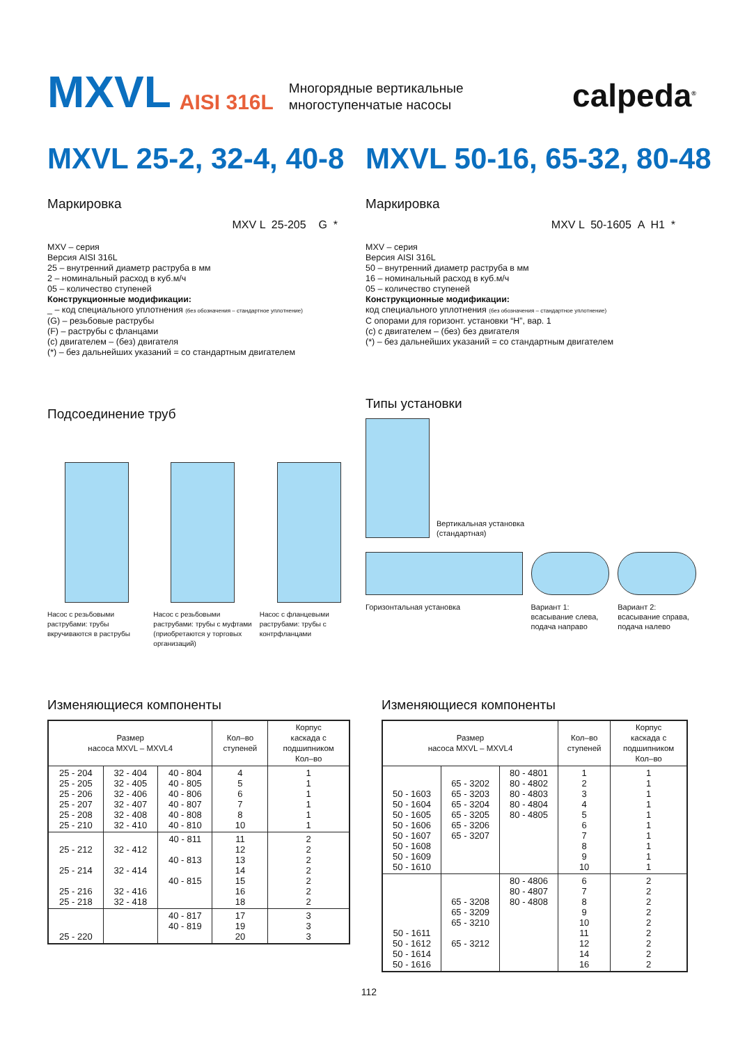MXVL AISI 316L Многорядные вертикальные
многоступенчатые насосы calpeda<sup>®</sup>
MXVL 25-2, 32-4, 40-8
Маркировка
MXV L 25-205 G *
MXV – серия
Версия AISI 316L
25 – внутренний диаметр раструба в мм
2 – номинальный расход в куб.м/ч
05 – количество ступеней
Конструкционные модификации:
_ – код специального уплотнения (без обозначения – стандартное уплотнение)
(G) – резьбовые раструбы
(F) – раструбы с фланцами
(c) двигателем – (без) двигателя
(*) – без дальнейших указаний = со стандартным двигателем
Подсоединение труб
Насос с резьбовыми раструбами: трубы вкручиваются в раструбы
Насос с резьбовыми раструбами: трубы с муфтами (приобретаются у торговых организаций)
Насос с фланцевыми раструбами: трубы с контрфланцами
MXVL 50-16, 65-32, 80-48
Маркировка
MXV L 50-1605 A H1 *
MXV – серия
Версия AISI 316L
50 – внутренний диаметр раструба в мм
16 – номинальный расход в куб.м/ч
05 – количество ступеней
Конструкционные модификации:
код специального уплотнения (без обозначения – стандартное уплотнение)
С опорами для горизонт. установки “H”, вар. 1
(c) с двигателем – (без) без двигателя
(*) – без дальнейших указаний = со стандартным двигателем
Типы установки
Вертикальная установка
(стандартная)
Горизонтальная установка Вариант 1:
всасывание слева,
подача направо
Вариант 2:
всасывание справа,
подача налево
Изменяющиеся компоненты
| Размер насоса MXVL – MXVL4 | | | Кол–во ступеней | Корпус каскада с подшипником Кол–во |
| --- | --- | --- | --- | --- |
| 25 - 204 25 - 205 25 - 206 25 - 207 25 - 208 25 - 210 | 32 - 404 32 - 405 32 - 406 32 - 407 32 - 408 32 - 410 | 40 - 804 40 - 805 40 - 806 40 - 807 40 - 808 40 - 810 | 4 5 6 7 8 10 | 1 1 1 1 1 1 |
| 25 - 212 25 - 214 25 - 216 25 - 218 | 32 - 412 32 - 414 32 - 416 32 - 418 | 40 - 811 40 - 813 40 - 815 | 11 12 13 14 15 16 18 | 2 2 2 2 2 2 2 |
| 25 - 220 | | 40 - 817 40 - 819 | 17 19 20 | 3 3 3 |
Изменяющиеся компоненты
| Размер насоса MXVL – MXVL4 | | | Кол–во ступеней | Корпус каскада с подшипником Кол–во |
| --- | --- | --- | --- | --- |
| 50 - 1603 50 - 1604 50 - 1605 50 - 1606 50 - 1607 50 - 1608 50 - 1609 50 - 1610 | 65 - 3202 65 - 3203 65 - 3204 65 - 3205 65 - 3206 65 - 3207 | 80 - 4801 80 - 4802 80 - 4803 80 - 4804 80 - 4805 | 1 2 3 4 5 6 7 8 9 10 | 1 1 1 1 1 1 1 1 1 1 |
| 50 - 1611 50 - 1612 50 - 1614 50 - 1616 | 65 - 3208 65 - 3209 65 - 3210 65 - 3212 | 80 - 4806 80 - 4807 80 - 4808 | 6 7 8 9 10 11 12 14 16 | 2 2 2 2 2 2 2 2 2 |
112